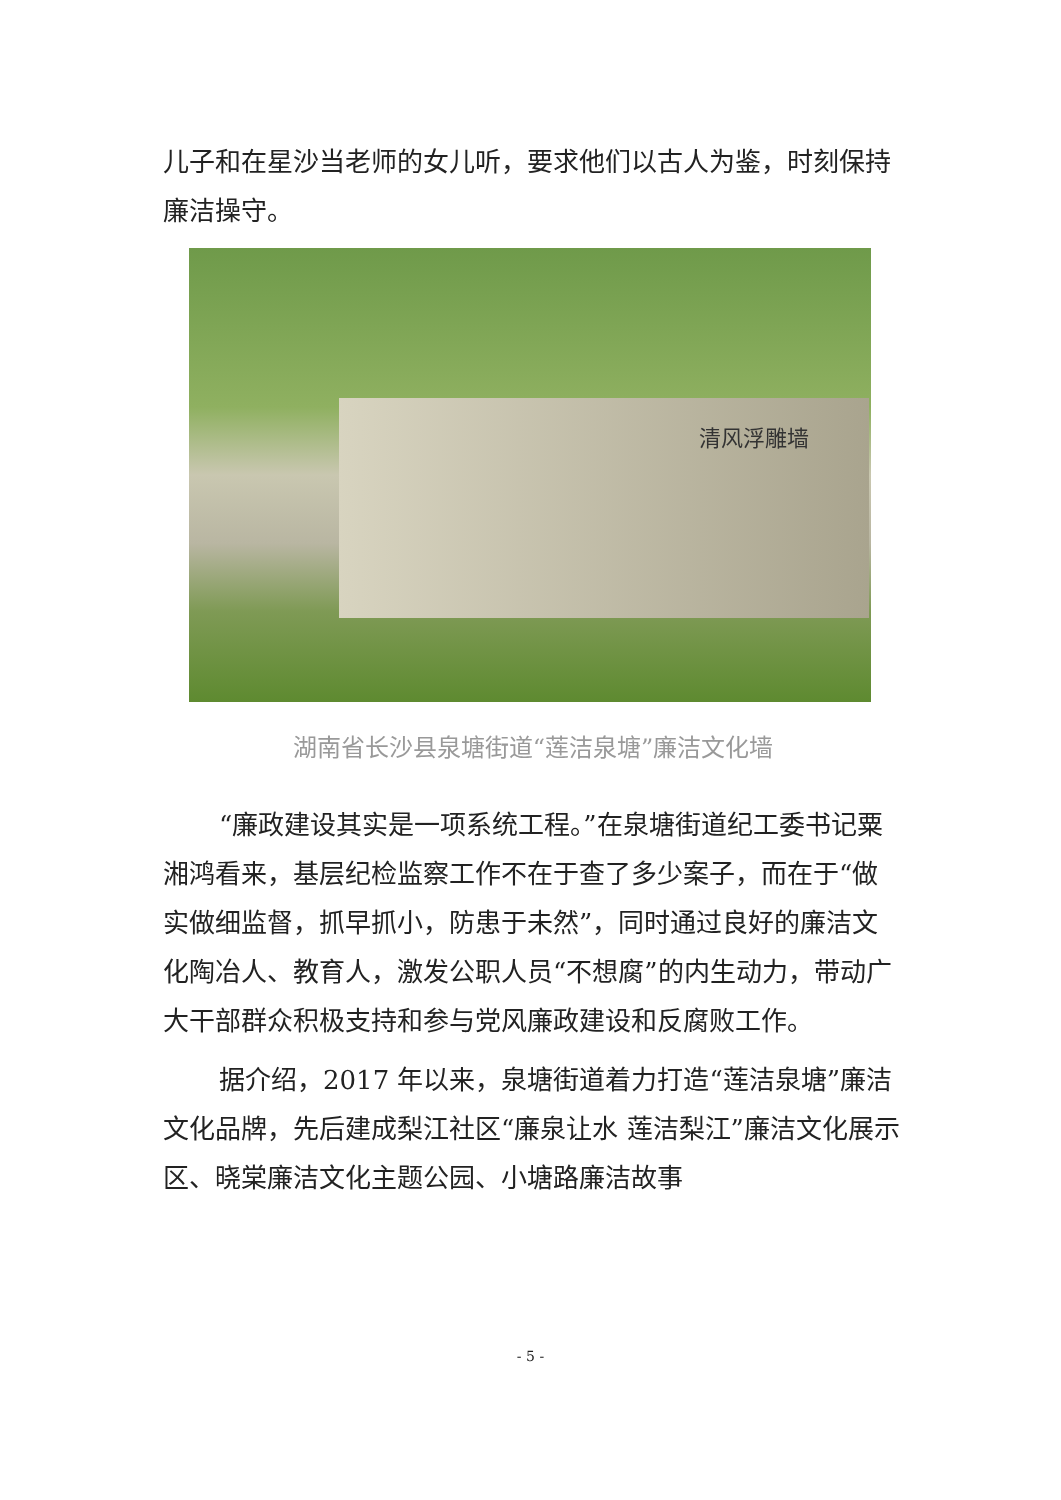儿子和在星沙当老师的女儿听，要求他们以古人为鉴，时刻保持廉洁操守。
清风浮雕墙
湖南省长沙县泉塘街道“莲洁泉塘”廉洁文化墙
“廉政建设其实是一项系统工程。”在泉塘街道纪工委书记粟湘鸿看来，基层纪检监察工作不在于查了多少案子，而在于“做实做细监督，抓早抓小，防患于未然”，同时通过良好的廉洁文化陶冶人、教育人，激发公职人员“不想腐”的内生动力，带动广大干部群众积极支持和参与党风廉政建设和反腐败工作。
据介绍，2017 年以来，泉塘街道着力打造“莲洁泉塘”廉洁文化品牌，先后建成梨江社区“廉泉让水 莲洁梨江”廉洁文化展示区、晓棠廉洁文化主题公园、小塘路廉洁故事
- 5 -